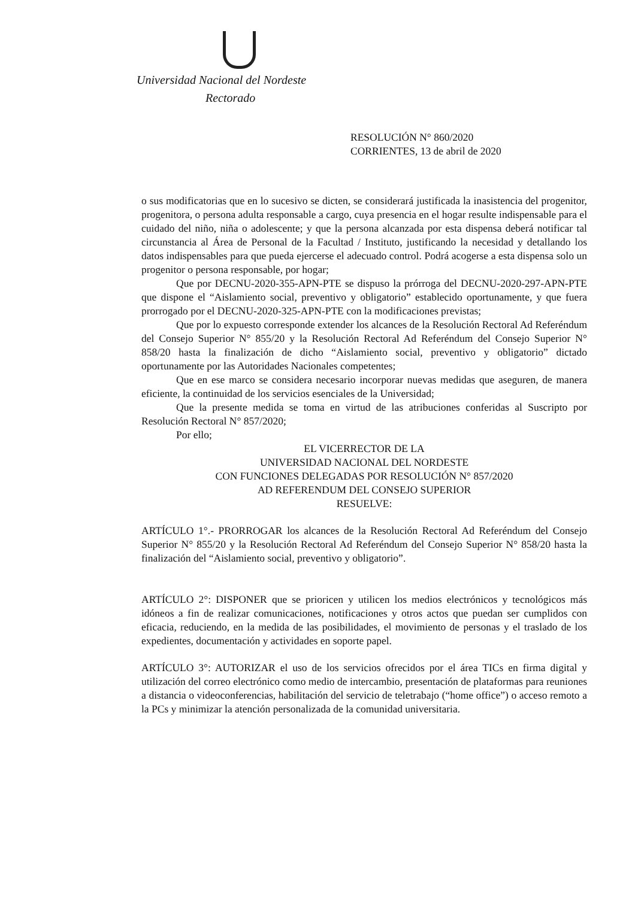Universidad Nacional del Nordeste
Rectorado
RESOLUCIÓN N° 860/2020
CORRIENTES, 13 de abril de 2020
o sus modificatorias que en lo sucesivo se dicten, se considerará justificada la inasistencia del progenitor, progenitora, o persona adulta responsable a cargo, cuya presencia en el hogar resulte indispensable para el cuidado del niño, niña o adolescente; y que la persona alcanzada por esta dispensa deberá notificar tal circunstancia al Área de Personal de la Facultad / Instituto, justificando la necesidad y detallando los datos indispensables para que pueda ejercerse el adecuado control. Podrá acogerse a esta dispensa solo un progenitor o persona responsable, por hogar;
Que por DECNU-2020-355-APN-PTE se dispuso la prórroga del DECNU-2020-297-APN-PTE que dispone el “Aislamiento social, preventivo y obligatorio” establecido oportunamente, y que fuera prorrogado por el DECNU-2020-325-APN-PTE con la modificaciones previstas;
Que por lo expuesto corresponde extender los alcances de la Resolución Rectoral Ad Referéndum del Consejo Superior N° 855/20 y la Resolución Rectoral Ad Referéndum del Consejo Superior N° 858/20 hasta la finalización de dicho “Aislamiento social, preventivo y obligatorio” dictado oportunamente por las Autoridades Nacionales competentes;
Que en ese marco se considera necesario incorporar nuevas medidas que aseguren, de manera eficiente, la continuidad de los servicios esenciales de la Universidad;
Que la presente medida se toma en virtud de las atribuciones conferidas al Suscripto por Resolución Rectoral N° 857/2020;
Por ello;
EL VICERRECTOR DE LA
UNIVERSIDAD NACIONAL DEL NORDESTE
CON FUNCIONES DELEGADAS POR RESOLUCIÓN N° 857/2020
AD REFERENDUM DEL CONSEJO SUPERIOR
RESUELVE:
ARTÍCULO 1°.- PRORROGAR los alcances de la Resolución Rectoral Ad Referéndum del Consejo Superior N° 855/20 y la Resolución Rectoral Ad Referéndum del Consejo Superior N° 858/20 hasta la finalización del “Aislamiento social, preventivo y obligatorio”.
ARTÍCULO 2°: DISPONER que se prioricen y utilicen los medios electrónicos y tecnológicos más idóneos a fin de realizar comunicaciones, notificaciones y otros actos que puedan ser cumplidos con eficacia, reduciendo, en la medida de las posibilidades, el movimiento de personas y el traslado de los expedientes, documentación y actividades en soporte papel.
ARTÍCULO 3°: AUTORIZAR el uso de los servicios ofrecidos por el área TICs en firma digital y utilización del correo electrónico como medio de intercambio, presentación de plataformas para reuniones a distancia o videoconferencias, habilitación del servicio de teletrabajo (“home office”) o acceso remoto a la PCs y minimizar la atención personalizada de la comunidad universitaria.